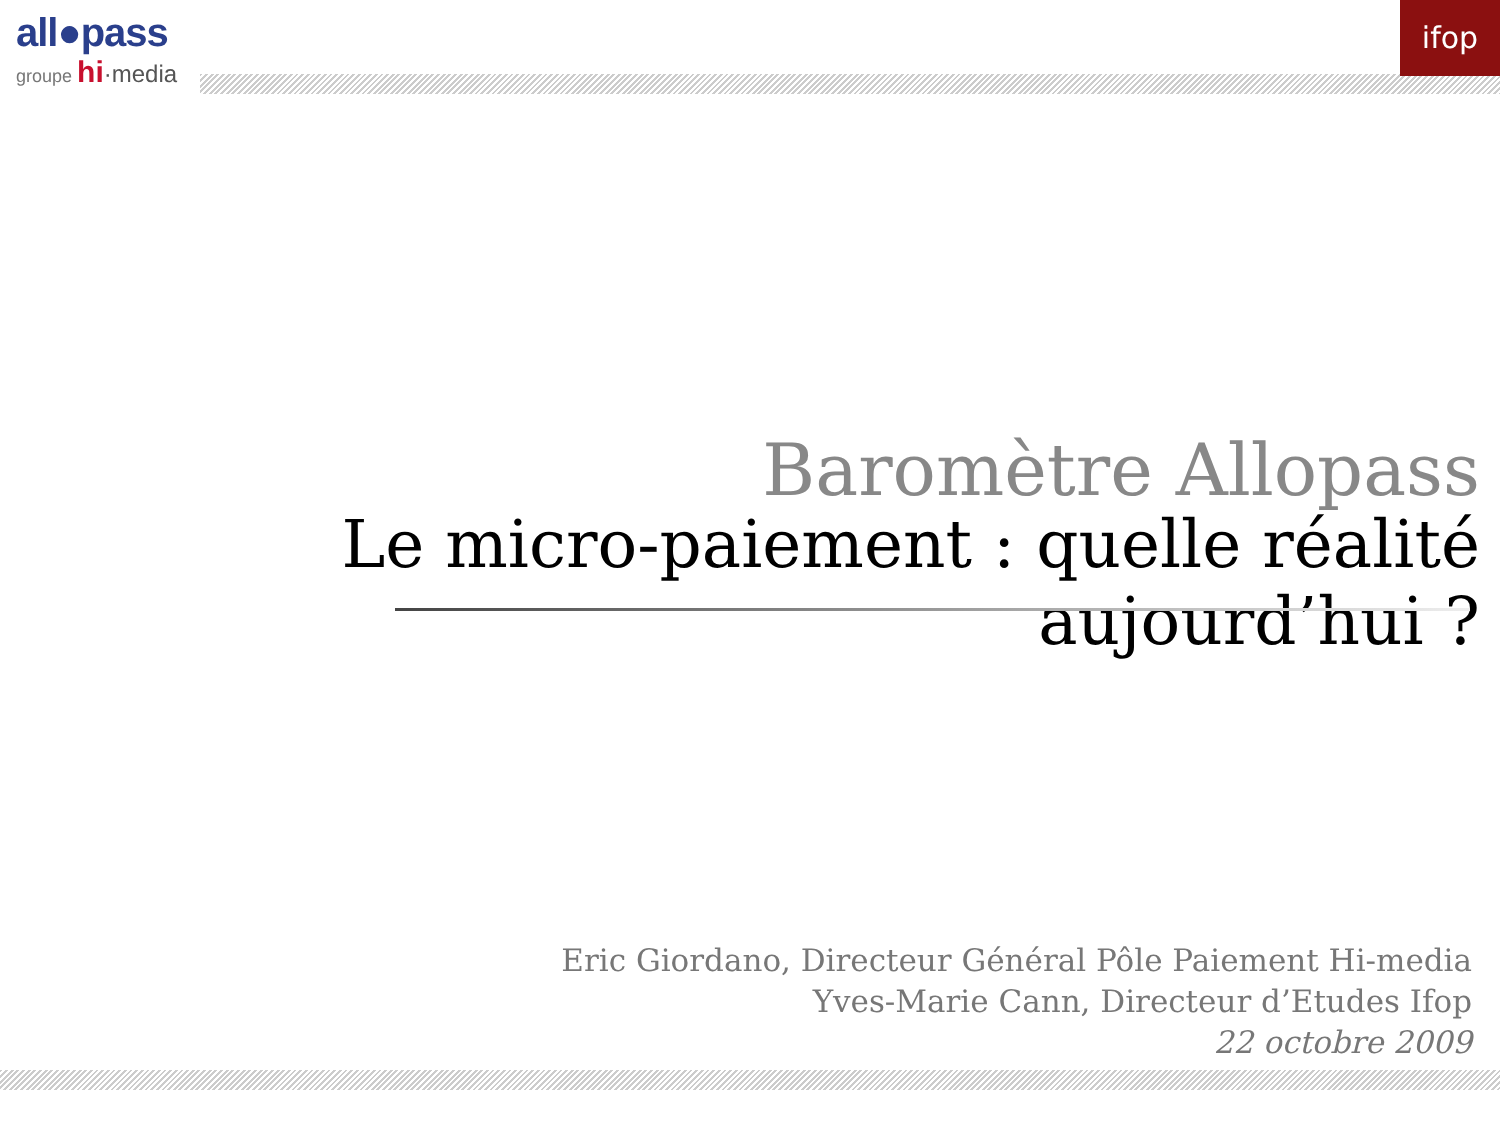all●pass
groupe hi·media
ifop
Baromètre Allopass
Le micro-paiement : quelle réalité aujourd’hui ?
Eric Giordano, Directeur Général Pôle Paiement Hi-media
Yves-Marie Cann, Directeur d’Etudes Ifop
22 octobre 2009